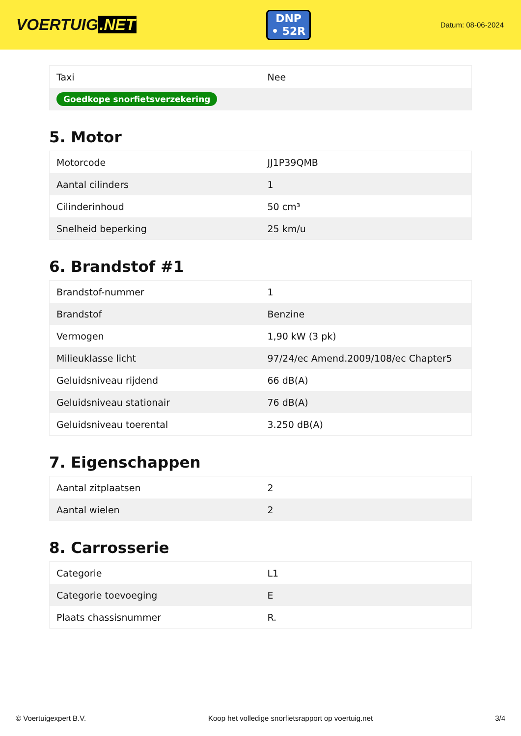VOERTUIG.NET
DNP
• 52R
Datum: 08-06-2024
| Taxi | Nee |
| Goedkope snorfietsverzekering | |
5. Motor
| Motorcode | JJ1P39QMB |
| Aantal cilinders | 1 |
| Cilinderinhoud | 50 cm³ |
| Snelheid beperking | 25 km/u |
6. Brandstof #1
| Brandstof-nummer | 1 |
| Brandstof | Benzine |
| Vermogen | 1,90 kW (3 pk) |
| Milieuklasse licht | 97/24/ec Amend.2009/108/ec Chapter5 |
| Geluidsniveau rijdend | 66 dB(A) |
| Geluidsniveau stationair | 76 dB(A) |
| Geluidsniveau toerental | 3.250 dB(A) |
7. Eigenschappen
| Aantal zitplaatsen | 2 |
| Aantal wielen | 2 |
8. Carrosserie
| Categorie | L1 |
| Categorie toevoeging | E |
| Plaats chassisnummer | R. |
© Voertuigexpert B.V. Koop het volledige snorfietsrapport op voertuig.net 3/4